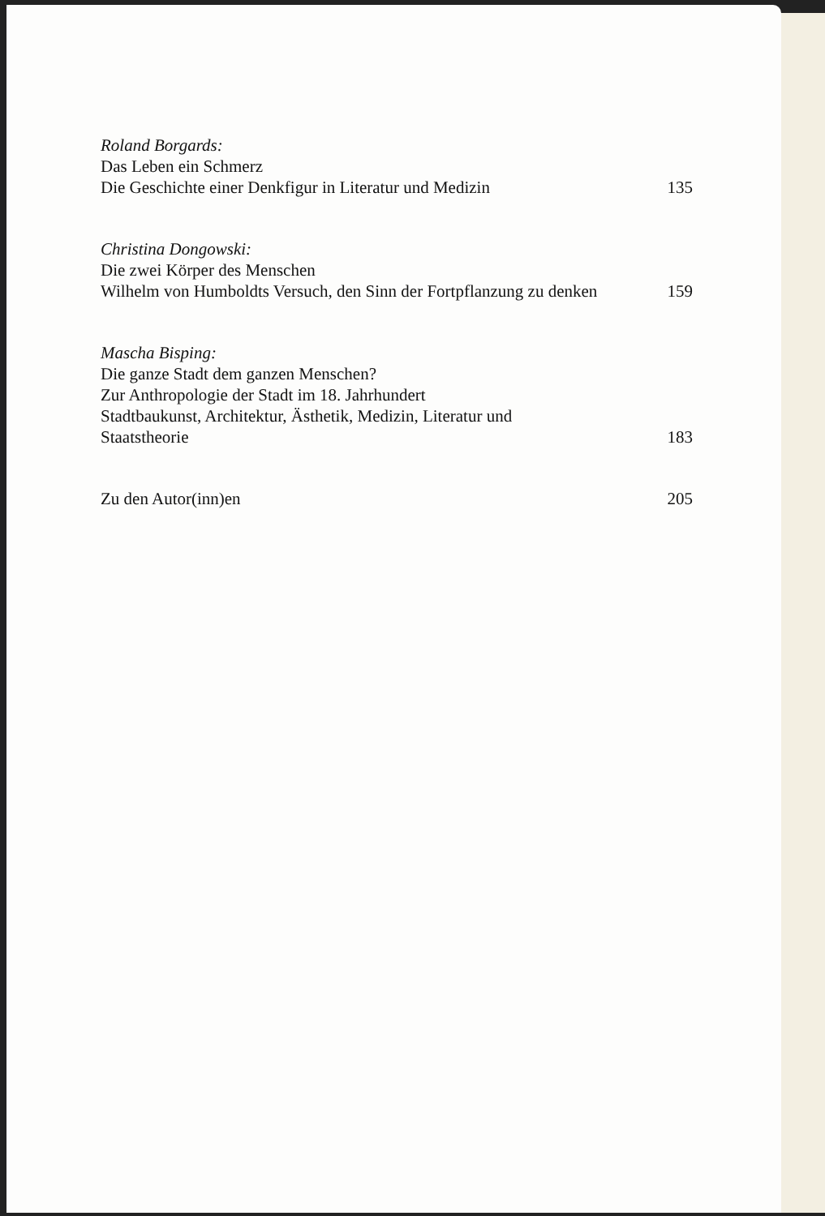Roland Borgards:
Das Leben ein Schmerz
Die Geschichte einer Denkfigur in Literatur und Medizin
135
Christina Dongowski:
Die zwei Körper des Menschen
Wilhelm von Humboldts Versuch, den Sinn der Fortpflanzung zu denken
159
Mascha Bisping:
Die ganze Stadt dem ganzen Menschen?
Zur Anthropologie der Stadt im 18. Jahrhundert
Stadtbaukunst, Architektur, Ästhetik, Medizin, Literatur und
Staatstheorie
183
Zu den Autor(inn)en
205